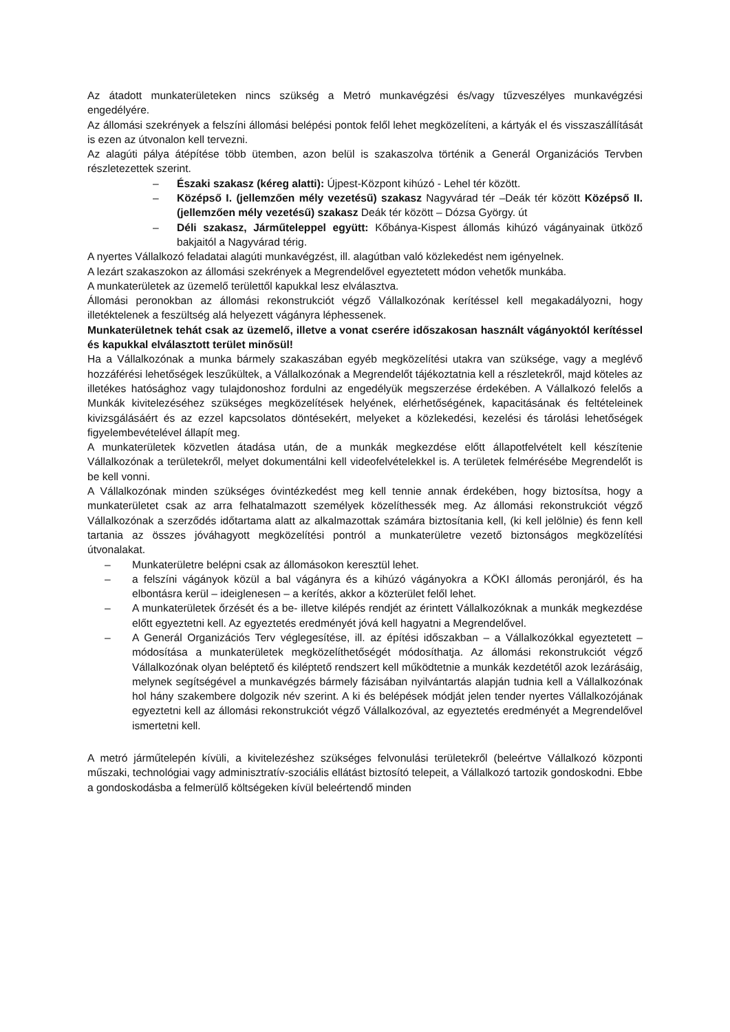Az átadott munkaterületeken nincs szükség a Metró munkavégzési és/vagy tűzveszélyes munkavégzési engedélyére.
Az állomási szekrények a felszíni állomási belépési pontok felől lehet megközelíteni, a kártyák el és visszaszállítását is ezen az útvonalon kell tervezni.
Az alagúti pálya átépítése több ütemben, azon belül is szakaszolva történik a Generál Organizációs Tervben részletezettek szerint.
– Északi szakasz (kéreg alatti): Újpest-Központ kihúzó - Lehel tér között.
– Középső I. (jellemzően mély vezetésű) szakasz Nagyvárad tér –Deák tér között Középső II. (jellemzően mély vezetésű) szakasz Deák tér között – Dózsa György. út
– Déli szakasz, Járműteleppel együtt: Kőbánya-Kispest állomás kihúzó vágányainak ütköző bakjaitól a Nagyvárad térig.
A nyertes Vállalkozó feladatai alagúti munkavégzést, ill. alagútban való közlekedést nem igényelnek.
A lezárt szakaszokon az állomási szekrények a Megrendelővel egyeztetett módon vehetők munkába.
A munkaterületek az üzemelő területtől kapukkal lesz elválasztva.
Állomási peronokban az állomási rekonstrukciót végző Vállalkozónak kerítéssel kell megakadályozni, hogy illetéktelenek a feszültség alá helyezett vágányra léphessenek.
Munkaterületnek tehát csak az üzemelő, illetve a vonat cserére időszakosan használt vágányoktól kerítéssel és kapukkal elválasztott terület minősül!
Ha a Vállalkozónak a munka bármely szakaszában egyéb megközelítési utakra van szüksége, vagy a meglévő hozzáférési lehetőségek leszűkültek, a Vállalkozónak a Megrendelőt tájékoztatnia kell a részletekről, majd köteles az illetékes hatósághoz vagy tulajdonoshoz fordulni az engedélyük megszerzése érdekében. A Vállalkozó felelős a Munkák kivitelezéséhez szükséges megközelítések helyének, elérhetőségének, kapacitásának és feltételeinek kivizsgálásáért és az ezzel kapcsolatos döntésekért, melyeket a közlekedési, kezelési és tárolási lehetőségek figyelembevételével állapít meg.
A munkaterületek közvetlen átadása után, de a munkák megkezdése előtt állapotfelvételt kell készítenie Vállalkozónak a területekről, melyet dokumentálni kell videofelvételekkel is. A területek felmérésébe Megrendelőt is be kell vonni.
A Vállalkozónak minden szükséges óvintézkedést meg kell tennie annak érdekében, hogy biztosítsa, hogy a munkaterületet csak az arra felhatalmazott személyek közelíthessék meg. Az állomási rekonstrukciót végző Vállalkozónak a szerződés időtartama alatt az alkalmazottak számára biztosítania kell, (ki kell jelölnie) és fenn kell tartania az összes jóváhagyott megközelítési pontról a munkaterületre vezető biztonságos megközelítési útvonalakat.
– Munkaterületre belépni csak az állomásokon keresztül lehet.
– a felszíni vágányok közül a bal vágányra és a kihúzó vágányokra a KÖKI állomás peronjáról, és ha elbontásra kerül – ideiglenesen – a kerítés, akkor a közterület felől lehet.
– A munkaterületek őrzését és a be- illetve kilépés rendjét az érintett Vállalkozóknak a munkák megkezdése előtt egyeztetni kell. Az egyeztetés eredményét jóvá kell hagyatni a Megrendelővel.
– A Generál Organizációs Terv véglegesítése, ill. az építési időszakban – a Vállalkozókkal egyeztetett – módosítása a munkaterületek megközelíthetőségét módosíthatja. Az állomási rekonstrukciót végző Vállalkozónak olyan beléptető és kiléptető rendszert kell működtetnie a munkák kezdetétől azok lezárásáig, melynek segítségével a munkavégzés bármely fázisában nyilvántartás alapján tudnia kell a Vállalkozónak hol hány szakembere dolgozik név szerint. A ki és belépések módját jelen tender nyertes Vállalkozójának egyeztetni kell az állomási rekonstrukciót végző Vállalkozóval, az egyeztetés eredményét a Megrendelővel ismertetni kell.
A metró járműtelepén kívüli, a kivitelezéshez szükséges felvonulási területekről (beleértve Vállalkozó központi műszaki, technológiai vagy adminisztratív-szociális ellátást biztosító telepeit, a Vállalkozó tartozik gondoskodni. Ebbe a gondoskodásba a felmerülő költségeken kívül beleértendő minden